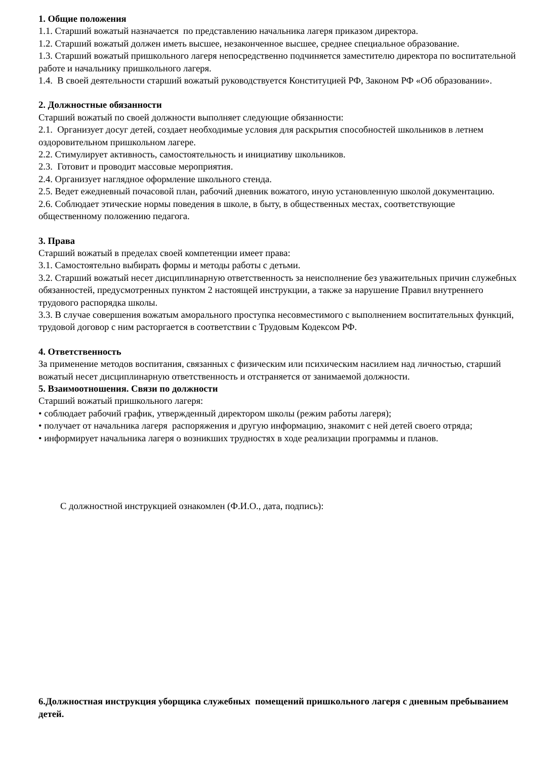1. Общие положения
1.1. Старший вожатый назначается по представлению начальника лагеря приказом директора.
1.2. Старший вожатый должен иметь высшее, незаконченное высшее, среднее специальное образование.
1.3. Старший вожатый пришкольного лагеря непосредственно подчиняется заместителю директора по воспитательной работе и начальнику пришкольного лагеря.
1.4. В своей деятельности старший вожатый руководствуется Конституцией РФ, Законом РФ «Об образовании».
2. Должностные обязанности
Старший вожатый по своей должности выполняет следующие обязанности:
2.1. Организует досуг детей, создает необходимые условия для раскрытия способностей школьников в летнем оздоровительном пришкольном лагере.
2.2. Стимулирует активность, самостоятельность и инициативу школьников.
2.3. Готовит и проводит массовые мероприятия.
2.4. Организует наглядное оформление школьного стенда.
2.5. Ведет ежедневный почасовой план, рабочий дневник вожатого, иную установленную школой документацию.
2.6. Соблюдает этические нормы поведения в школе, в быту, в общественных местах, соответствующие общественному положению педагога.
3. Права
Старший вожатый в пределах своей компетенции имеет права:
3.1. Самостоятельно выбирать формы и методы работы с детьми.
3.2. Старший вожатый несет дисциплинарную ответственность за неисполнение без уважительных причин служебных обязанностей, предусмотренных пунктом 2 настоящей инструкции, а также за нарушение Правил внутреннего трудового распорядка школы.
3.3. В случае совершения вожатым аморального проступка несовместимого с выполнением воспитательных функций, трудовой договор с ним расторгается в соответствии с Трудовым Кодексом РФ.
4. Ответственность
За применение методов воспитания, связанных с физическим или психическим насилием над личностью, старший вожатый несет дисциплинарную ответственность и отстраняется от занимаемой должности.
5. Взаимоотношения. Связи по должности
Старший вожатый пришкольного лагеря:
• соблюдает рабочий график, утвержденный директором школы (режим работы лагеря);
• получает от начальника лагеря распоряжения и другую информацию, знакомит с ней детей своего отряда;
• информирует начальника лагеря о возникших трудностях в ходе реализации программы и планов.
С должностной инструкцией ознакомлен (Ф.И.О., дата, подпись):
6.Должностная инструкция уборщика служебных помещений пришкольного лагеря с дневным пребыванием детей.